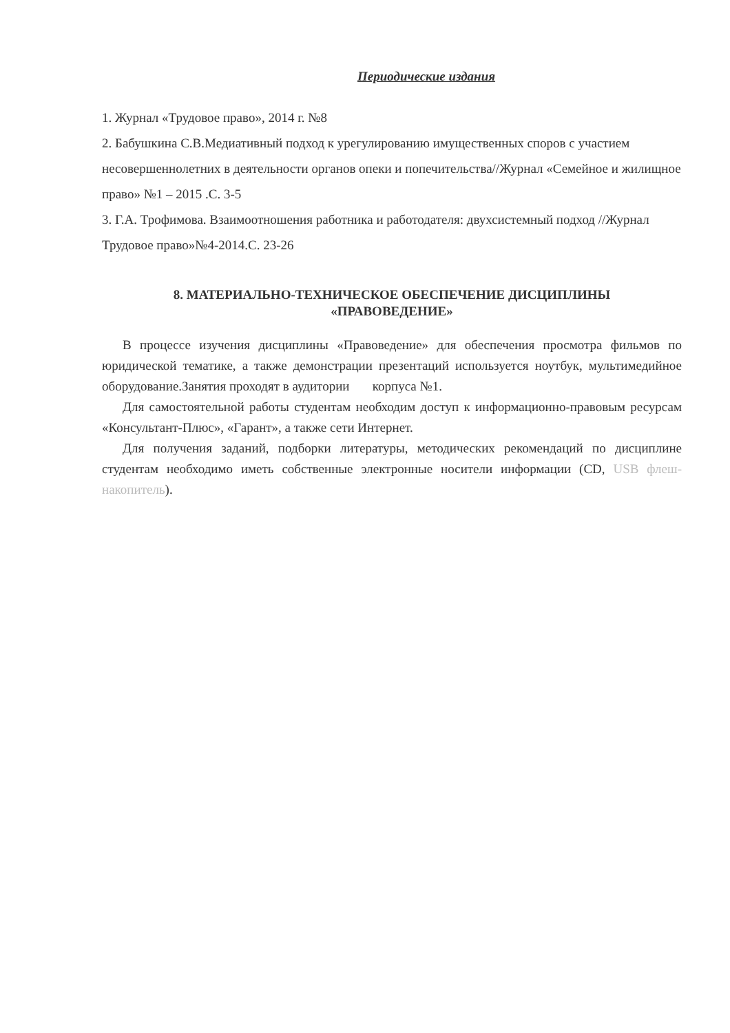Периодические издания
1. Журнал «Трудовое право», 2014 г. №8
2. Бабушкина С.В.Медиативный подход к урегулированию имущественных споров с участием несовершеннолетних в деятельности органов опеки и попечительства//Журнал «Семейное и жилищное право» №1 – 2015 .С. 3-5
3. Г.А. Трофимова. Взаимоотношения работника и работодателя: двухсистемный подход //Журнал Трудовое право»№4-2014.С. 23-26
8. МАТЕРИАЛЬНО-ТЕХНИЧЕСКОЕ ОБЕСПЕЧЕНИЕ ДИСЦИПЛИНЫ
«ПРАВОВЕДЕНИЕ»
В процессе изучения дисциплины «Правоведение» для обеспечения просмотра фильмов по юридической тематике, а также демонстрации презентаций используется ноутбук, мультимедийное оборудование.Занятия проходят в аудитории корпуса №1.
Для самостоятельной работы студентам необходим доступ к информационно-правовым ресурсам «Консультант-Плюс», «Гарант», а также сети Интернет.
Для получения заданий, подборки литературы, методических рекомендаций по дисциплине студентам необходимо иметь собственные электронные носители информации (CD, USB флеш-накопитель).